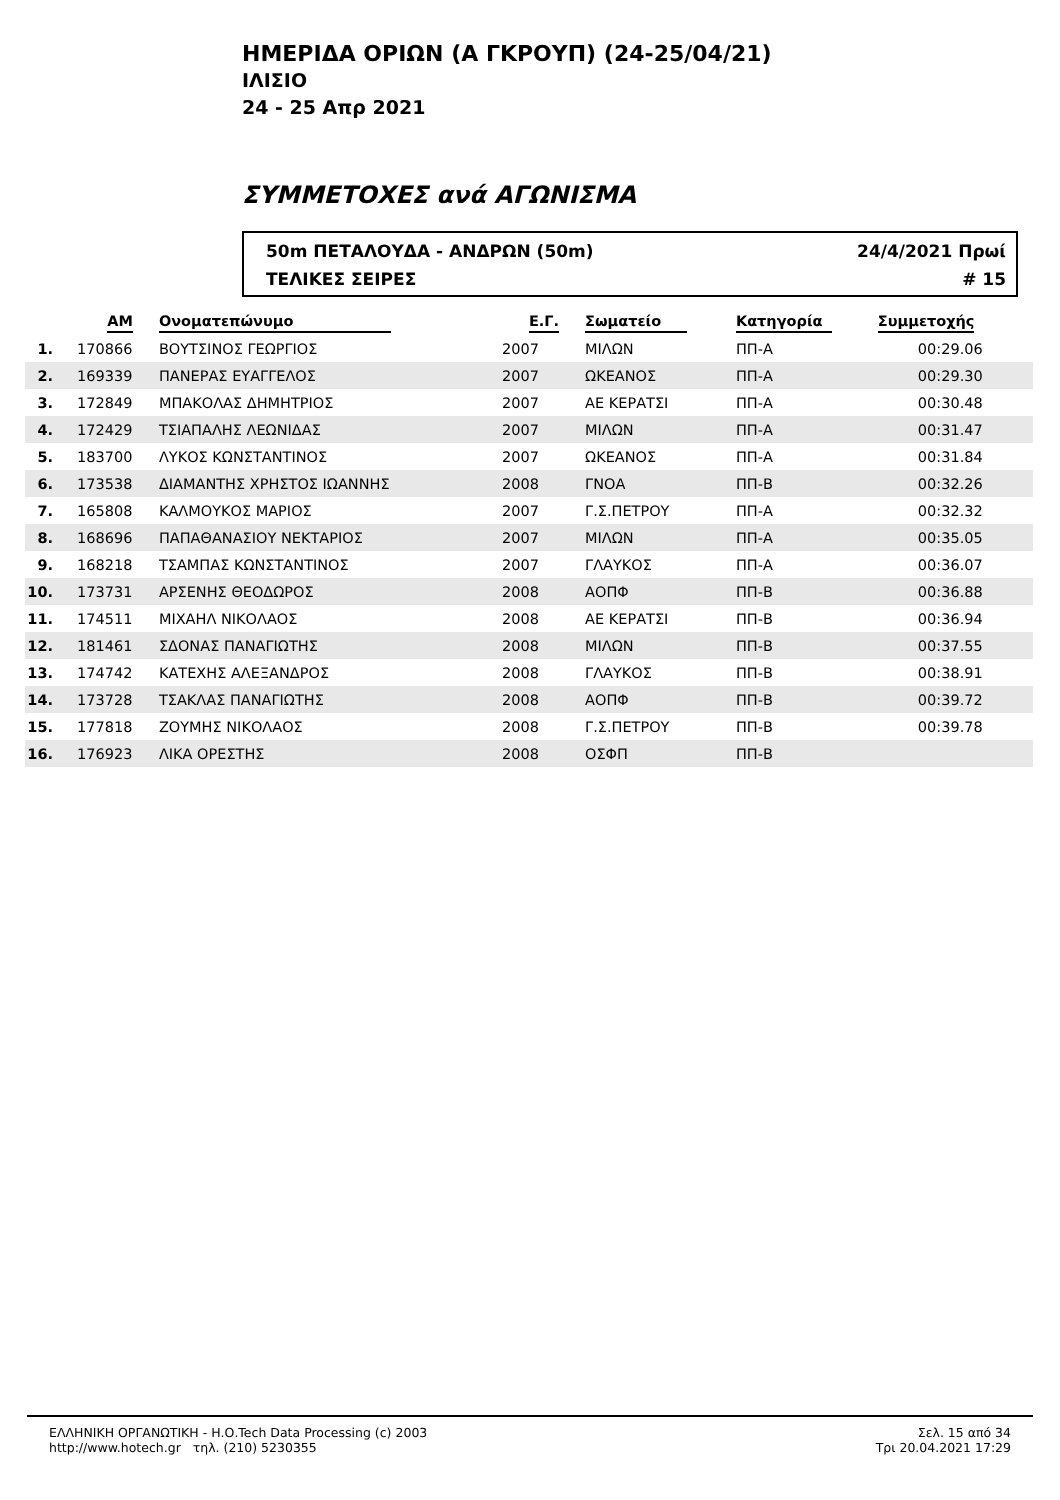ΗΜΕΡΙΔΑ ΟΡΙΩΝ (Α ΓΚΡΟΥΠ) (24-25/04/21)
ΙΛΙΣΙΟ
24 - 25 Απρ 2021
ΣΥΜΜΕΤΟΧΕΣ ανά ΑΓΩΝΙΣΜΑ
50m ΠΕΤΑΛΟΥΔΑ - ΑΝΔΡΩΝ (50m)
ΤΕΛΙΚΕΣ ΣΕΙΡΕΣ
24/4/2021 Πρωί
# 15
| | ΑΜ | Ονοματεπώνυμο | Ε.Γ. | Σωματείο | Κατηγορία | Συμμετοχής | |
| --- | --- | --- | --- | --- | --- | --- | --- |
| 1. | 170866 | ΒΟΥΤΣΙΝΟΣ ΓΕΩΡΓΙΟΣ | 2007 | ΜΙΛΩΝ | ΠΠ-Α | 00:29.06 | |
| 2. | 169339 | ΠΑΝΕΡΑΣ ΕΥΑΓΓΕΛΟΣ | 2007 | ΩΚΕΑΝΟΣ | ΠΠ-Α | 00:29.30 | |
| 3. | 172849 | ΜΠΑΚΟΛΑΣ ΔΗΜΗΤΡΙΟΣ | 2007 | ΑΕ ΚΕΡΑΤΣΙ | ΠΠ-Α | 00:30.48 | |
| 4. | 172429 | ΤΣΙΑΠΑΛΗΣ ΛΕΩΝΙΔΑΣ | 2007 | ΜΙΛΩΝ | ΠΠ-Α | 00:31.47 | |
| 5. | 183700 | ΛΥΚΟΣ ΚΩΝΣΤΑΝΤΙΝΟΣ | 2007 | ΩΚΕΑΝΟΣ | ΠΠ-Α | 00:31.84 | |
| 6. | 173538 | ΔΙΑΜΑΝΤΗΣ ΧΡΗΣΤΟΣ ΙΩΑΝΝΗΣ | 2008 | ΓΝΟΑ | ΠΠ-Β | 00:32.26 | |
| 7. | 165808 | ΚΑΛΜΟΥΚΟΣ ΜΑΡΙΟΣ | 2007 | Γ.Σ.ΠΕΤΡΟΥ | ΠΠ-Α | 00:32.32 | |
| 8. | 168696 | ΠΑΠΑΘΑΝΑΣΙΟΥ ΝΕΚΤΑΡΙΟΣ | 2007 | ΜΙΛΩΝ | ΠΠ-Α | 00:35.05 | |
| 9. | 168218 | ΤΣΑΜΠΑΣ ΚΩΝΣΤΑΝΤΙΝΟΣ | 2007 | ΓΛΑΥΚΟΣ | ΠΠ-Α | 00:36.07 | |
| 10. | 173731 | ΑΡΣΕΝΗΣ ΘΕΟΔΩΡΟΣ | 2008 | ΑΟΠΦ | ΠΠ-Β | 00:36.88 | |
| 11. | 174511 | ΜΙΧΑΗΛ ΝΙΚΟΛΑΟΣ | 2008 | ΑΕ ΚΕΡΑΤΣΙ | ΠΠ-Β | 00:36.94 | |
| 12. | 181461 | ΣΔΟΝΑΣ ΠΑΝΑΓΙΩΤΗΣ | 2008 | ΜΙΛΩΝ | ΠΠ-Β | 00:37.55 | |
| 13. | 174742 | ΚΑΤΕΧΗΣ ΑΛΕΞΑΝΔΡΟΣ | 2008 | ΓΛΑΥΚΟΣ | ΠΠ-Β | 00:38.91 | |
| 14. | 173728 | ΤΣΑΚΛΑΣ ΠΑΝΑΓΙΩΤΗΣ | 2008 | ΑΟΠΦ | ΠΠ-Β | 00:39.72 | |
| 15. | 177818 | ΖΟΥΜΗΣ ΝΙΚΟΛΑΟΣ | 2008 | Γ.Σ.ΠΕΤΡΟΥ | ΠΠ-Β | 00:39.78 | |
| 16. | 176923 | ΛΙΚΑ ΟΡΕΣΤΗΣ | 2008 | ΟΣΦΠ | ΠΠ-Β | | |
ΕΛΛΗΝΙΚΗ ΟΡΓΑΝΩΤΙΚΗ - Η.Ο.Tech Data Processing (c) 2003
http://www.hotech.gr τηλ. (210) 5230355
Σελ. 15 από 34
Τρι 20.04.2021 17:29